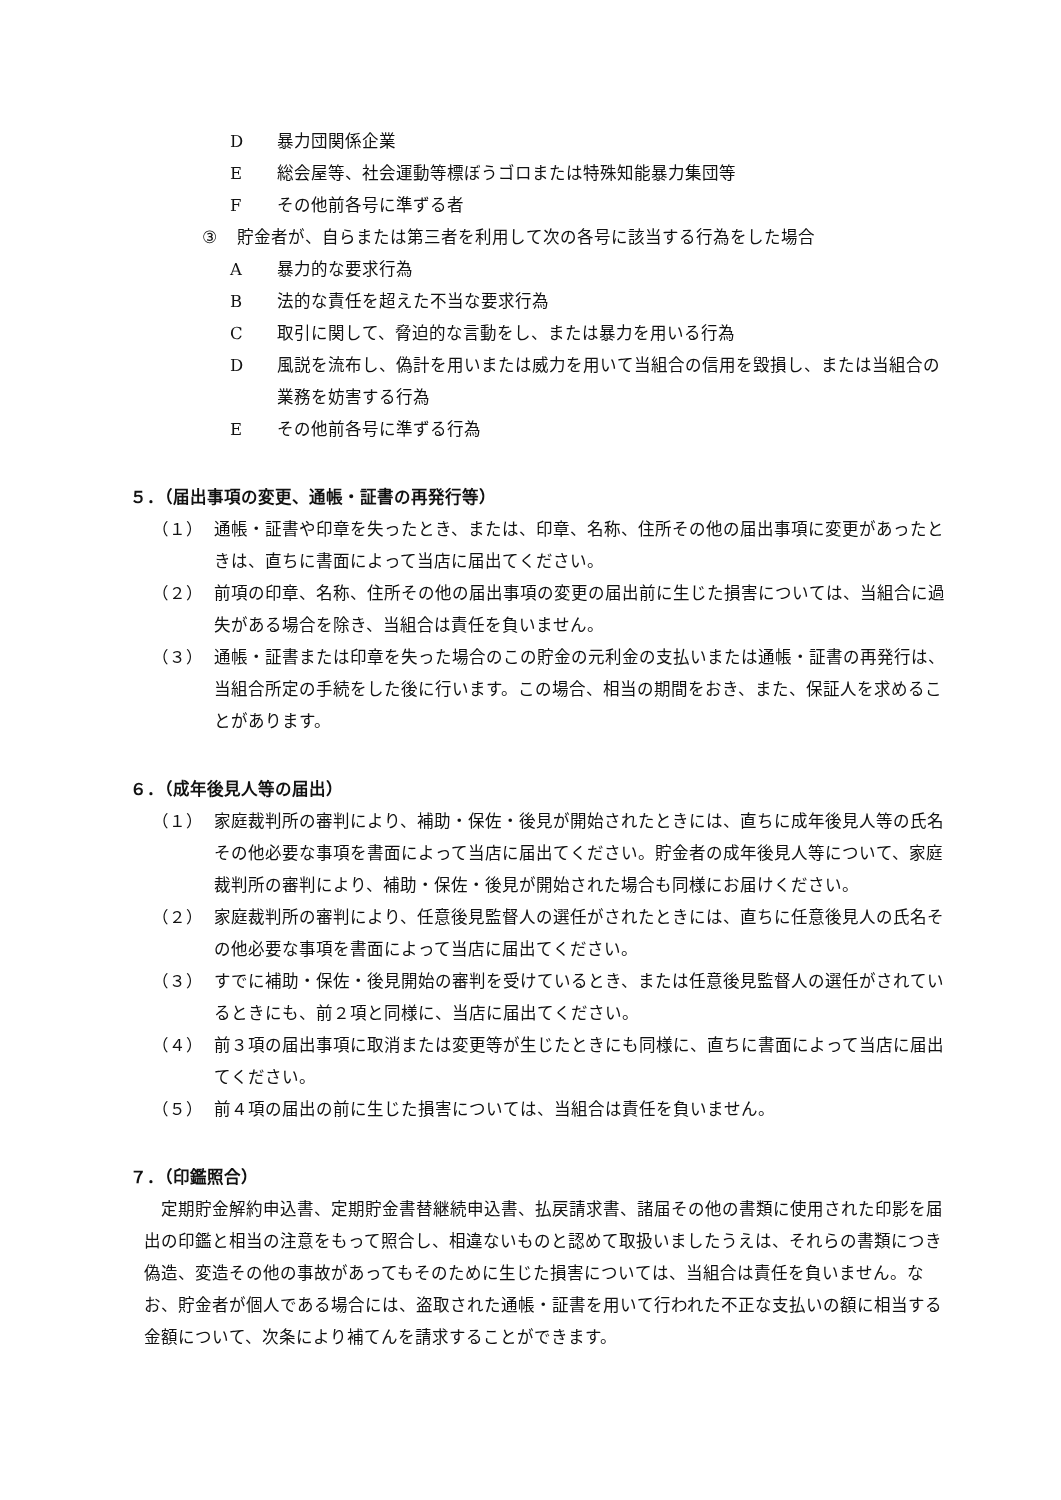D暴力団関係企業
E総会屋等、社会運動等標ぼうゴロまたは特殊知能暴力集団等
Fその他前各号に準ずる者
③ 貯金者が、自らまたは第三者を利用して次の各号に該当する行為をした場合
A暴力的な要求行為
B法的な責任を超えた不当な要求行為
C取引に関して、脅迫的な言動をし、または暴力を用いる行為
D風説を流布し、偽計を用いまたは威力を用いて当組合の信用を毀損し、または当組合の業務を妨害する行為
Eその他前各号に準ずる行為
５．（届出事項の変更、通帳・証書の再発行等）
（１） 通帳・証書や印章を失ったとき、または、印章、名称、住所その他の届出事項に変更があったときは、直ちに書面によって当店に届出てください。
（２） 前項の印章、名称、住所その他の届出事項の変更の届出前に生じた損害については、当組合に過失がある場合を除き、当組合は責任を負いません。
（３） 通帳・証書または印章を失った場合のこの貯金の元利金の支払いまたは通帳・証書の再発行は、当組合所定の手続をした後に行います。この場合、相当の期間をおき、また、保証人を求めることがあります。
６．（成年後見人等の届出）
（１） 家庭裁判所の審判により、補助・保佐・後見が開始されたときには、直ちに成年後見人等の氏名その他必要な事項を書面によって当店に届出てください。貯金者の成年後見人等について、家庭裁判所の審判により、補助・保佐・後見が開始された場合も同様にお届けください。
（２） 家庭裁判所の審判により、任意後見監督人の選任がされたときには、直ちに任意後見人の氏名その他必要な事項を書面によって当店に届出てください。
（３） すでに補助・保佐・後見開始の審判を受けているとき、または任意後見監督人の選任がされているときにも、前２項と同様に、当店に届出てください。
（４） 前３項の届出事項に取消または変更等が生じたときにも同様に、直ちに書面によって当店に届出てください。
（５） 前４項の届出の前に生じた損害については、当組合は責任を負いません。
７．（印鑑照合）
定期貯金解約申込書、定期貯金書替継続申込書、払戻請求書、諸届その他の書類に使用された印影を届出の印鑑と相当の注意をもって照合し、相違ないものと認めて取扱いましたうえは、それらの書類につき偽造、変造その他の事故があってもそのために生じた損害については、当組合は責任を負いません。なお、貯金者が個人である場合には、盗取された通帳・証書を用いて行われた不正な支払いの額に相当する金額について、次条により補てんを請求することができます。